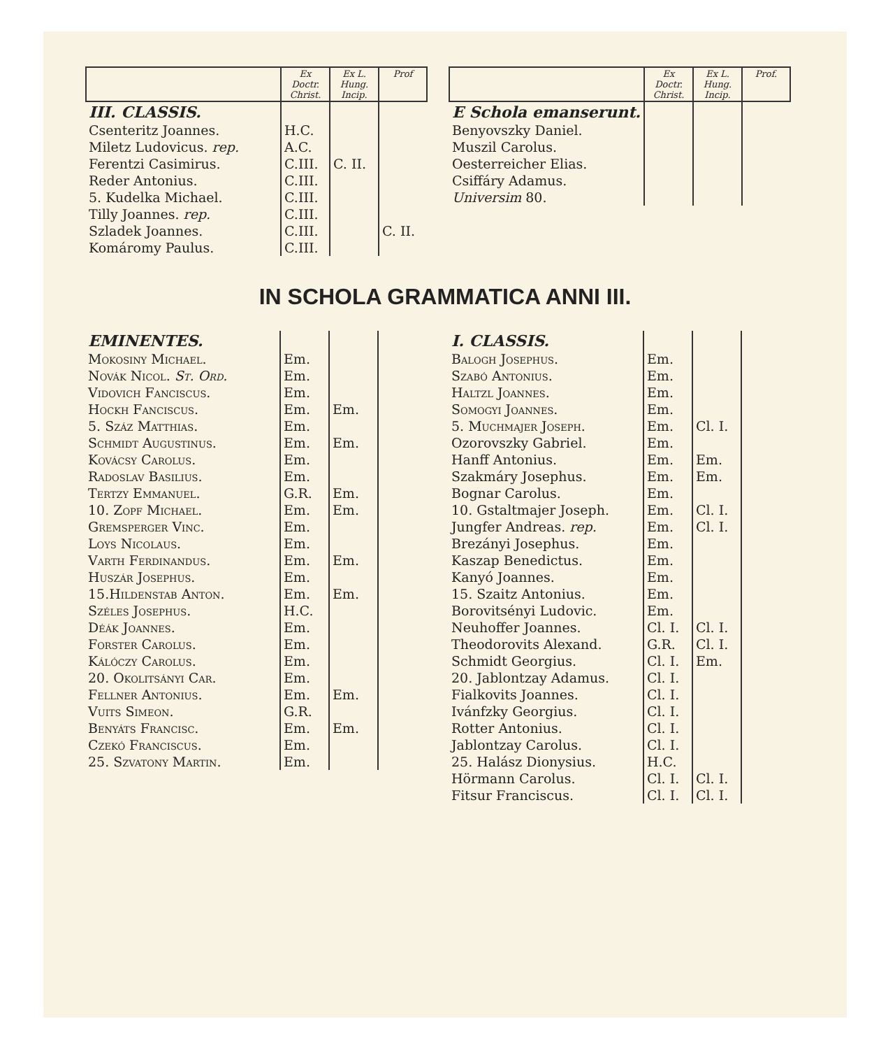| | Ex Doctr. Christ. | Ex L. Hung. Incip. | Prof |
| --- | --- | --- | --- |
| III. CLASSIS. | | | |
| Csenteritz Joannes. | H.C. | | |
| Miletz Ludovicus. rep. | A.C. | | |
| Ferentzi Casimirus. | C.III. | C. II. | |
| Reder Antonius. | C.III. | | |
| 5. Kudelka Michael. | C.III. | | |
| Tilly Joannes. rep. | C.III. | | |
| Szladek Joannes. | C.III. | | C. II. |
| Komáromy Paulus. | C.III. | | |
| | Ex Doctr. Christ. | Ex L. Hung. Incip. | Prof. |
| --- | --- | --- | --- |
| E Schola emanserunt. | | | |
| Benyovszky Daniel. | | | |
| Muszil Carolus. | | | |
| Oesterreicher Elias. | | | |
| Csiffáry Adamus. | | | |
| Universim 80. | | | |
IN SCHOLA GRAMMATICA ANNI III.
| EMINENTES. | | | |
| Mokosiny Michael. | Em. | | |
| Novák Nicol. St. Ord. | Em. | | |
| Vidovich Fanciscus. | Em. | | |
| Hockh Fanciscus. | Em. | Em. | |
| 5. Száz Matthias. | Em. | | |
| Schmidt Augustinus. | Em. | Em. | |
| Kovácsy Carolus. | Em. | | |
| Radoslav Basilius. | Em. | | |
| Tertzy Emmanuel. | G.R. | Em. | |
| 10. Zopf Michael. | Em. | Em. | |
| Gremsperger Vinc. | Em. | | |
| Loys Nicolaus. | Em. | | |
| Varth Ferdinandus. | Em. | Em. | |
| Huszár Josephus. | Em. | | |
| 15.Hildenstab Anton. | Em. | Em. | |
| Széles Josephus. | H.C. | | |
| Déák Joannes. | Em. | | |
| Forster Carolus. | Em. | | |
| Kálóczy Carolus. | Em. | | |
| 20. Okolitsányi Car. | Em. | | |
| Fellner Antonius. | Em. | Em. | |
| Vuits Simeon. | G.R. | | |
| Benyáts Francisc. | Em. | Em. | |
| Czekó Franciscus. | Em. | | |
| 25. Szvatony Martin. | Em. | | |
| I. CLASSIS. | | | |
| Balogh Josephus. | Em. | | |
| Szabó Antonius. | Em. | | |
| Haltzl Joannes. | Em. | | |
| Somogyi Joannes. | Em. | | |
| 5. Muchmajer Joseph. | Em. | Cl. I. | |
| Ozorovszky Gabriel. | Em. | | |
| Hanff Antonius. | Em. | Em. | |
| Szakmáry Josephus. | Em. | Em. | |
| Bognar Carolus. | Em. | | |
| 10. Gstaltmajer Joseph. | Em. | Cl. I. | |
| Jungfer Andreas. rep. | Em. | Cl. I. | |
| Brezányi Josephus. | Em. | | |
| Kaszap Benedictus. | Em. | | |
| Kanyó Joannes. | Em. | | |
| 15. Szaitz Antonius. | Em. | | |
| Borovitsényi Ludovic. | Em. | | |
| Neuhoffer Joannes. | Cl. I. | Cl. I. | |
| Theodorovits Alexand. | G.R. | Cl. I. | |
| Schmidt Georgius. | Cl. I. | Em. | |
| 20. Jablontzay Adamus. | Cl. I. | | |
| Fialkovits Joannes. | Cl. I. | | |
| Ivánfzky Georgius. | Cl. I. | | |
| Rotter Antonius. | Cl. I. | | |
| Jablontzay Carolus. | Cl. I. | | |
| 25. Halász Dionysius. | H.C. | | |
| Hörmann Carolus. | Cl. I. | Cl. I. | |
| Fitsur Franciscus. | Cl. I. | Cl. I. | |